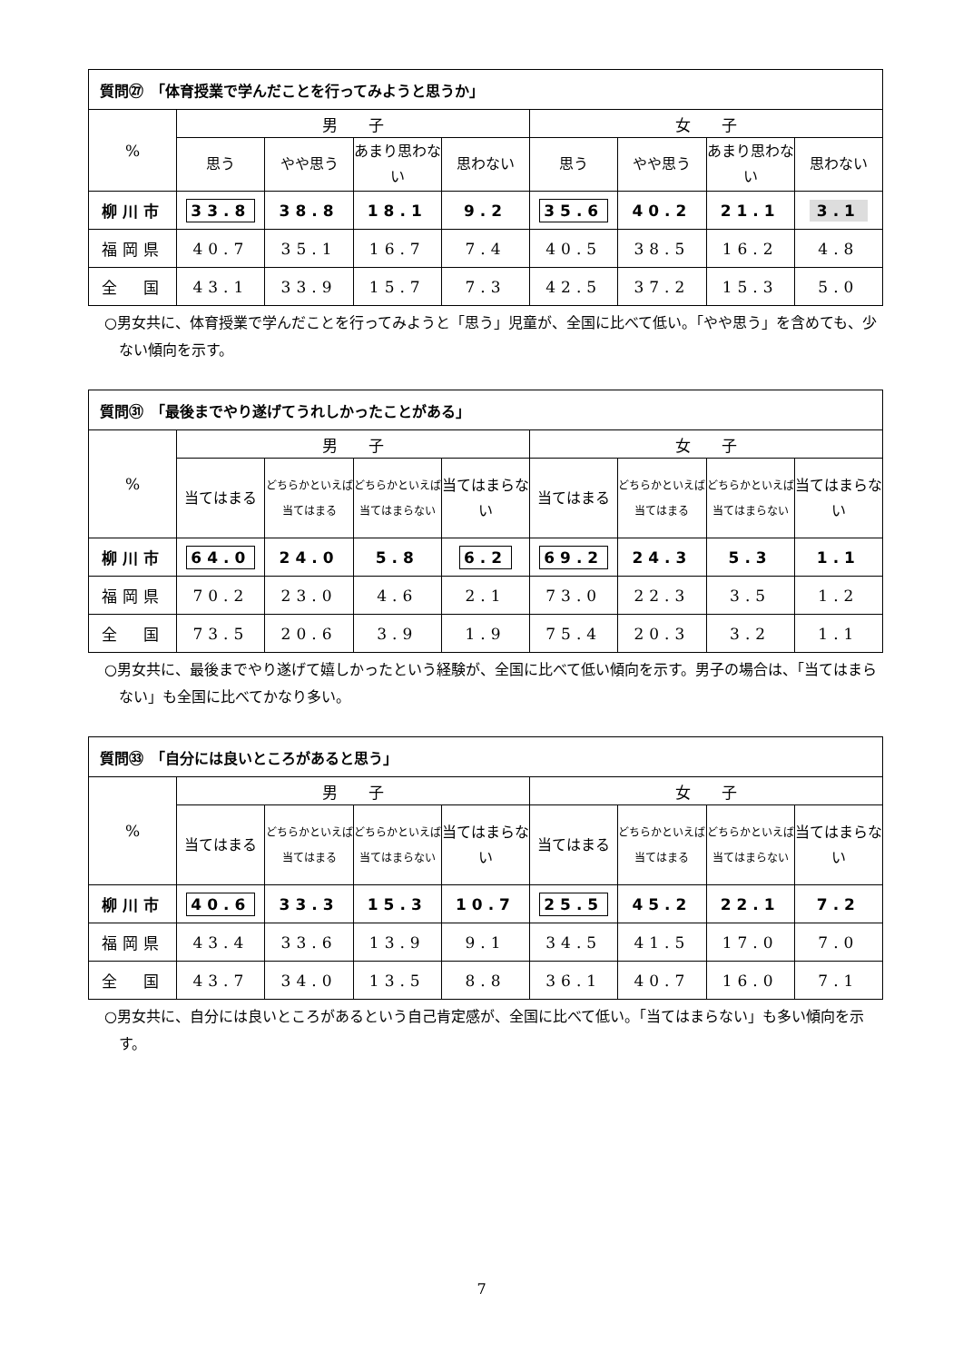| 質問㉗ 「体育授業で学んだことを行ってみようと思うか」 | | | | | | | | |
| % | 男 子 | | | | 女 子 | | | |
| | 思う | やや思う | あまり思わない | 思わない | 思う | やや思う | あまり思わない | 思わない |
| 柳川市 | 33.8 | 38.8 | 18.1 | 9.2 | 35.6 | 40.2 | 21.1 | 3.1 |
| 福岡県 | 40.7 | 35.1 | 16.7 | 7.4 | 40.5 | 38.5 | 16.2 | 4.8 |
| 全 国 | 43.1 | 33.9 | 15.7 | 7.3 | 42.5 | 37.2 | 15.3 | 5.0 |
○男女共に、体育授業で学んだことを行ってみようと「思う」児童が、全国に比べて低い。「やや思う」を含めても、少ない傾向を示す。
| 質問㉛ 「最後までやり遂げてうれしかったことがある」 | | | | | | | | |
| % | 男 子 | | | | 女 子 | | | |
| | 当てはまる | どちらかといえば当てはまる | どちらかといえば当てはまらない | 当てはまらない | 当てはまる | どちらかといえば当てはまる | どちらかといえば当てはまらない | 当てはまらない |
| 柳川市 | 64.0 | 24.0 | 5.8 | 6.2 | 69.2 | 24.3 | 5.3 | 1.1 |
| 福岡県 | 70.2 | 23.0 | 4.6 | 2.1 | 73.0 | 22.3 | 3.5 | 1.2 |
| 全 国 | 73.5 | 20.6 | 3.9 | 1.9 | 75.4 | 20.3 | 3.2 | 1.1 |
○男女共に、最後までやり遂げて嬉しかったという経験が、全国に比べて低い傾向を示す。男子の場合は、「当てはまらない」も全国に比べてかなり多い。
| 質問㉝ 「自分には良いところがあると思う」 | | | | | | | | |
| % | 男 子 | | | | 女 子 | | | |
| | 当てはまる | どちらかといえば当てはまる | どちらかといえば当てはまらない | 当てはまらない | 当てはまる | どちらかといえば当てはまる | どちらかといえば当てはまらない | 当てはまらない |
| 柳川市 | 40.6 | 33.3 | 15.3 | 10.7 | 25.5 | 45.2 | 22.1 | 7.2 |
| 福岡県 | 43.4 | 33.6 | 13.9 | 9.1 | 34.5 | 41.5 | 17.0 | 7.0 |
| 全 国 | 43.7 | 34.0 | 13.5 | 8.8 | 36.1 | 40.7 | 16.0 | 7.1 |
○男女共に、自分には良いところがあるという自己肯定感が、全国に比べて低い。「当てはまらない」も多い傾向を示す。
7